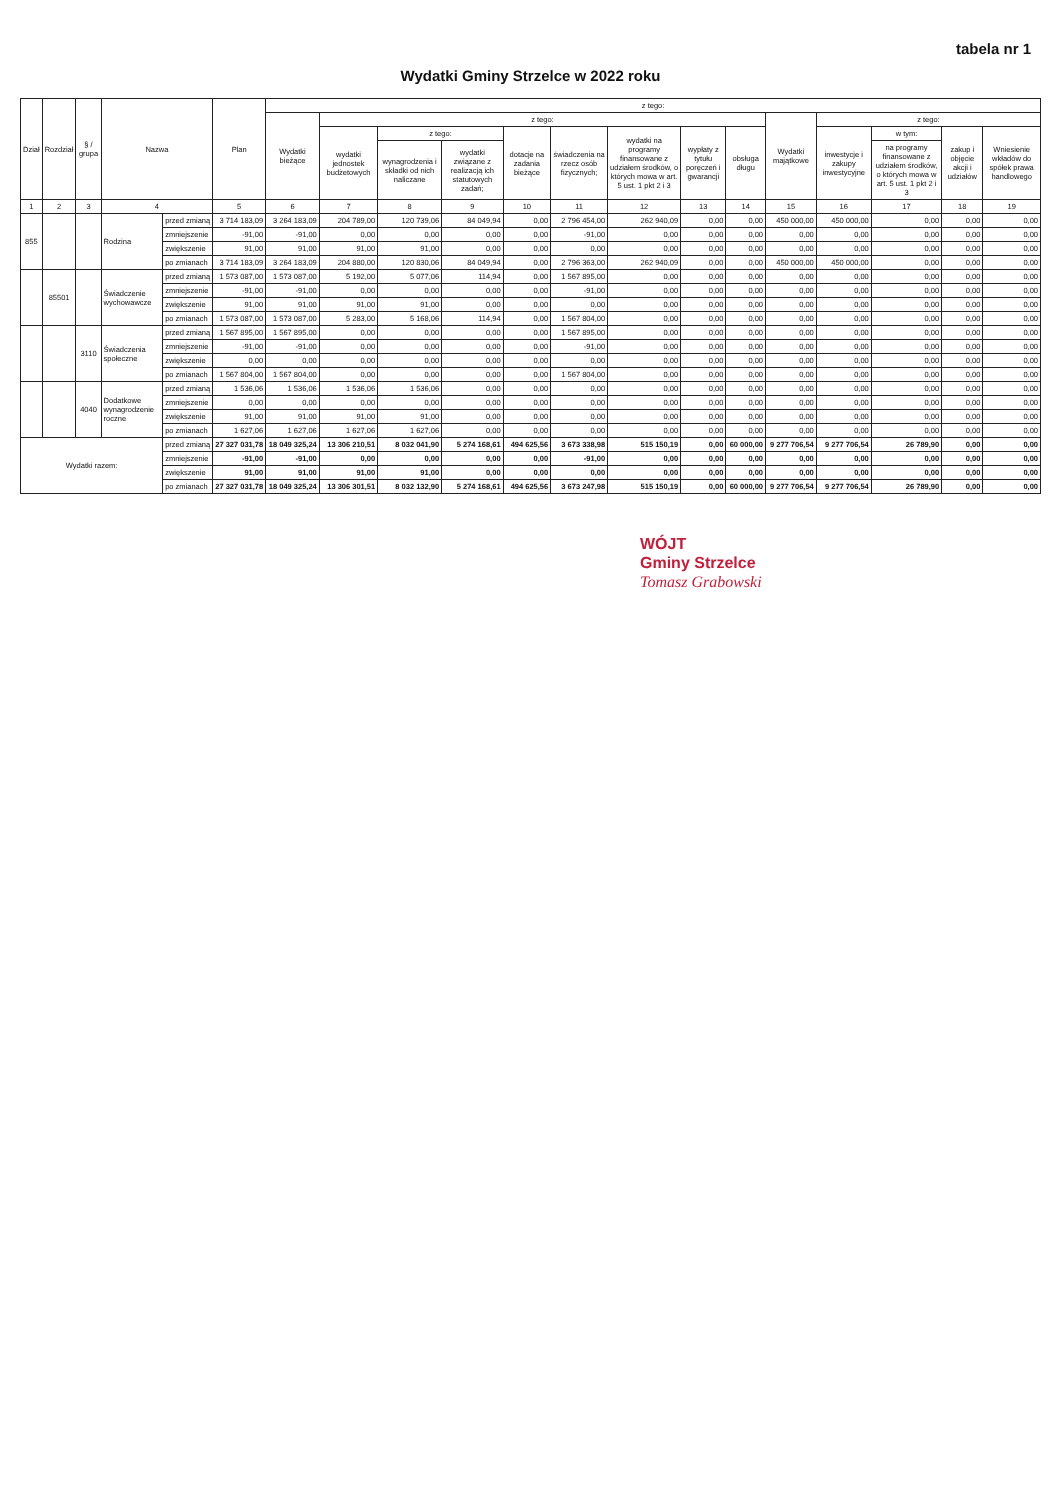tabela nr 1
Wydatki Gminy Strzelce w 2022 roku
| Dział | Rozdział | § / grupa | Nazwa | | Plan | z tego: | | | | | | | | | | | | | |
| --- | --- | --- | --- | --- | --- | --- | --- | --- | --- | --- | --- | --- | --- | --- | --- | --- | --- | --- | --- |
| | | | | | | Wydatki bieżące | z tego: | | | | | | | | Wydatki majątkowe | z tego: | | | |
| | | | | | | | wydatki jednostek budżetowych | z tego: | | dotacje na zadania bieżące | świadczenia na rzecz osób fizycznych; | wydatki na programy finansowane z udziałem środków, o których mowa w art. 5 ust. 1 pkt 2 i 3 | wypłaty z tytułu poręczeń i gwarancji | obsługa długu | | inwestycje i zakupy inwestycyjne | w tym: | zakup i objęcie akcji i udziałów | Wniesienie wkładów do spółek prawa handlowego |
| | | | | | | | | wynagrodzenia i składki od nich naliczane | wydatki związane z realizacją ich statutowych zadań; | | | | | | | | na programy finansowane z udziałem środków, o których mowa w art. 5 ust. 1 pkt 2 i 3 | | |
| 1 | 2 | 3 | 4 | | 5 | 6 | 7 | 8 | 9 | 10 | 11 | 12 | 13 | 14 | 15 | 16 | 17 | 18 | 19 |
| 855 | | | Rodzina | przed zmianą | 3 714 183,09 | 3 264 183,09 | 204 789,00 | 120 739,06 | 84 049,94 | 0,00 | 2 796 454,00 | 262 940,09 | 0,00 | 0,00 | 450 000,00 | 450 000,00 | 0,00 | 0,00 | 0,00 |
| | | | | zmniejszenie | -91,00 | -91,00 | 0,00 | 0,00 | 0,00 | 0,00 | -91,00 | 0,00 | 0,00 | 0,00 | 0,00 | 0,00 | 0,00 | 0,00 | 0,00 |
| | | | | zwiększenie | 91,00 | 91,00 | 91,00 | 91,00 | 0,00 | 0,00 | 0,00 | 0,00 | 0,00 | 0,00 | 0,00 | 0,00 | 0,00 | 0,00 | 0,00 |
| | | | | po zmianach | 3 714 183,09 | 3 264 183,09 | 204 880,00 | 120 830,06 | 84 049,94 | 0,00 | 2 796 363,00 | 262 940,09 | 0,00 | 0,00 | 450 000,00 | 450 000,00 | 0,00 | 0,00 | 0,00 |
| | 85501 | | Świadczenie wychowawcze | przed zmianą | 1 573 087,00 | 1 573 087,00 | 5 192,00 | 5 077,06 | 114,94 | 0,00 | 1 567 895,00 | 0,00 | 0,00 | 0,00 | 0,00 | 0,00 | 0,00 | 0,00 | 0,00 |
| | | | | zmniejszenie | -91,00 | -91,00 | 0,00 | 0,00 | 0,00 | 0,00 | -91,00 | 0,00 | 0,00 | 0,00 | 0,00 | 0,00 | 0,00 | 0,00 | 0,00 |
| | | | | zwiększenie | 91,00 | 91,00 | 91,00 | 91,00 | 0,00 | 0,00 | 0,00 | 0,00 | 0,00 | 0,00 | 0,00 | 0,00 | 0,00 | 0,00 | 0,00 |
| | | | | po zmianach | 1 573 087,00 | 1 573 087,00 | 5 283,00 | 5 168,06 | 114,94 | 0,00 | 1 567 804,00 | 0,00 | 0,00 | 0,00 | 0,00 | 0,00 | 0,00 | 0,00 | 0,00 |
| | | 3110 | Świadczenia społeczne | przed zmianą | 1 567 895,00 | 1 567 895,00 | 0,00 | 0,00 | 0,00 | 0,00 | 1 567 895,00 | 0,00 | 0,00 | 0,00 | 0,00 | 0,00 | 0,00 | 0,00 | 0,00 |
| | | | | zmniejszenie | -91,00 | -91,00 | 0,00 | 0,00 | 0,00 | 0,00 | -91,00 | 0,00 | 0,00 | 0,00 | 0,00 | 0,00 | 0,00 | 0,00 | 0,00 |
| | | | | zwiększenie | 0,00 | 0,00 | 0,00 | 0,00 | 0,00 | 0,00 | 0,00 | 0,00 | 0,00 | 0,00 | 0,00 | 0,00 | 0,00 | 0,00 | 0,00 |
| | | | | po zmianach | 1 567 804,00 | 1 567 804,00 | 0,00 | 0,00 | 0,00 | 0,00 | 1 567 804,00 | 0,00 | 0,00 | 0,00 | 0,00 | 0,00 | 0,00 | 0,00 | 0,00 |
| | | 4040 | Dodatkowe wynagrodzenie roczne | przed zmianą | 1 536,06 | 1 536,06 | 1 536,06 | 1 536,06 | 0,00 | 0,00 | 0,00 | 0,00 | 0,00 | 0,00 | 0,00 | 0,00 | 0,00 | 0,00 | 0,00 |
| | | | | zmniejszenie | 0,00 | 0,00 | 0,00 | 0,00 | 0,00 | 0,00 | 0,00 | 0,00 | 0,00 | 0,00 | 0,00 | 0,00 | 0,00 | 0,00 | 0,00 |
| | | | | zwiększenie | 91,00 | 91,00 | 91,00 | 91,00 | 0,00 | 0,00 | 0,00 | 0,00 | 0,00 | 0,00 | 0,00 | 0,00 | 0,00 | 0,00 | 0,00 |
| | | | | po zmianach | 1 627,06 | 1 627,06 | 1 627,06 | 1 627,06 | 0,00 | 0,00 | 0,00 | 0,00 | 0,00 | 0,00 | 0,00 | 0,00 | 0,00 | 0,00 | 0,00 |
| Wydatki razem: | | | | przed zmianą | 27 327 031,78 | 18 049 325,24 | 13 306 210,51 | 8 032 041,90 | 5 274 168,61 | 494 625,56 | 3 673 338,98 | 515 150,19 | 0,00 | 60 000,00 | 9 277 706,54 | 9 277 706,54 | 26 789,90 | 0,00 | 0,00 |
| | | | | zmniejszenie | -91,00 | -91,00 | 0,00 | 0,00 | 0,00 | 0,00 | -91,00 | 0,00 | 0,00 | 0,00 | 0,00 | 0,00 | 0,00 | 0,00 | 0,00 |
| | | | | zwiększenie | 91,00 | 91,00 | 91,00 | 91,00 | 0,00 | 0,00 | 0,00 | 0,00 | 0,00 | 0,00 | 0,00 | 0,00 | 0,00 | 0,00 | 0,00 |
| | | | | po zmianach | 27 327 031,78 | 18 049 325,24 | 13 306 301,51 | 8 032 132,90 | 5 274 168,61 | 494 625,56 | 3 673 247,98 | 515 150,19 | 0,00 | 60 000,00 | 9 277 706,54 | 9 277 706,54 | 26 789,90 | 0,00 | 0,00 |
WÓJT
Gminy Strzelce
Tomasz Grabowski